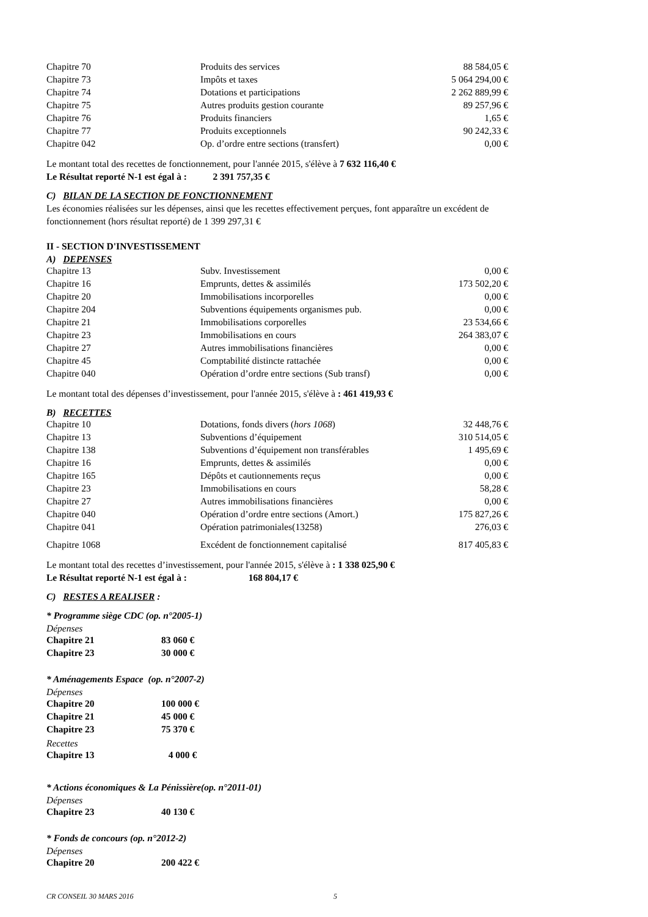| Chapitre 70 | Produits des services | 88 584,05 € |
| Chapitre 73 | Impôts et taxes | 5 064 294,00 € |
| Chapitre 74 | Dotations et participations | 2 262 889,99 € |
| Chapitre 75 | Autres produits gestion courante | 89 257,96 € |
| Chapitre 76 | Produits financiers | 1,65 € |
| Chapitre 77 | Produits exceptionnels | 90 242,33 € |
| Chapitre 042 | Op. d’ordre entre sections (transfert) | 0,00 € |
Le montant total des recettes de fonctionnement, pour l'année 2015, s'élève à 7 632 116,40 €
Le Résultat reporté N-1 est égal à : 2 391 757,35 €
C) BILAN DE LA SECTION DE FONCTIONNEMENT
Les économies réalisées sur les dépenses, ainsi que les recettes effectivement perçues, font apparaître un excédent de fonctionnement (hors résultat reporté) de 1 399 297,31 €
II - SECTION D'INVESTISSEMENT
A) DEPENSES
| Chapitre 13 | Subv. Investissement | 0,00 € |
| Chapitre 16 | Emprunts, dettes & assimilés | 173 502,20 € |
| Chapitre 20 | Immobilisations incorporelles | 0,00 € |
| Chapitre 204 | Subventions équipements organismes pub. | 0,00 € |
| Chapitre 21 | Immobilisations corporelles | 23 534,66 € |
| Chapitre 23 | Immobilisations en cours | 264 383,07 € |
| Chapitre 27 | Autres immobilisations financières | 0,00 € |
| Chapitre 45 | Comptabilité distincte rattachée | 0,00 € |
| Chapitre 040 | Opération d’ordre entre sections (Sub transf) | 0,00 € |
Le montant total des dépenses d’investissement, pour l'année 2015, s'élève à : 461 419,93 €
B) RECETTES
| Chapitre 10 | Dotations, fonds divers ( hors 1068 ) | 32 448,76 € |
| Chapitre 13 | Subventions d’équipement | 310 514,05 € |
| Chapitre 138 | Subventions d’équipement non transférables | 1 495,69 € |
| Chapitre 16 | Emprunts, dettes & assimilés | 0,00 € |
| Chapitre 165 | Dépôts et cautionnements reçus | 0,00 € |
| Chapitre 23 | Immobilisations en cours | 58,28 € |
| Chapitre 27 | Autres immobilisations financières | 0,00 € |
| Chapitre 040 | Opération d’ordre entre sections (Amort.) | 175 827,26 € |
| Chapitre 041 | Opération patrimoniales(13258) | 276,03 € |
| Chapitre 1068 | Excédent de fonctionnement capitalisé | 817 405,83 € |
Le montant total des recettes d’investissement, pour l'année 2015, s'élève à : 1 338 025,90 €
Le Résultat reporté N-1 est égal à : 168 804,17 €
C) RESTES A REALISER :
* Programme siège CDC (op. n°2005-1)
Dépenses
| Chapitre 21 | 83 060 € |
| Chapitre 23 | 30 000 € |
* Aménagements Espace (op. n°2007-2)
Dépenses
| Chapitre 20 | 100 000 € |
| Chapitre 21 | 45 000 € |
| Chapitre 23 | 75 370 € |
Recettes
| Chapitre 13 | 4 000 € |
* Actions économiques & La Pénissière(op. n°2011-01)
Dépenses
| Chapitre 23 | 40 130 € |
* Fonds de concours (op. n°2012-2)
Dépenses
| Chapitre 20 | 200 422 € |
CR CONSEIL 30 MARS 2016 5